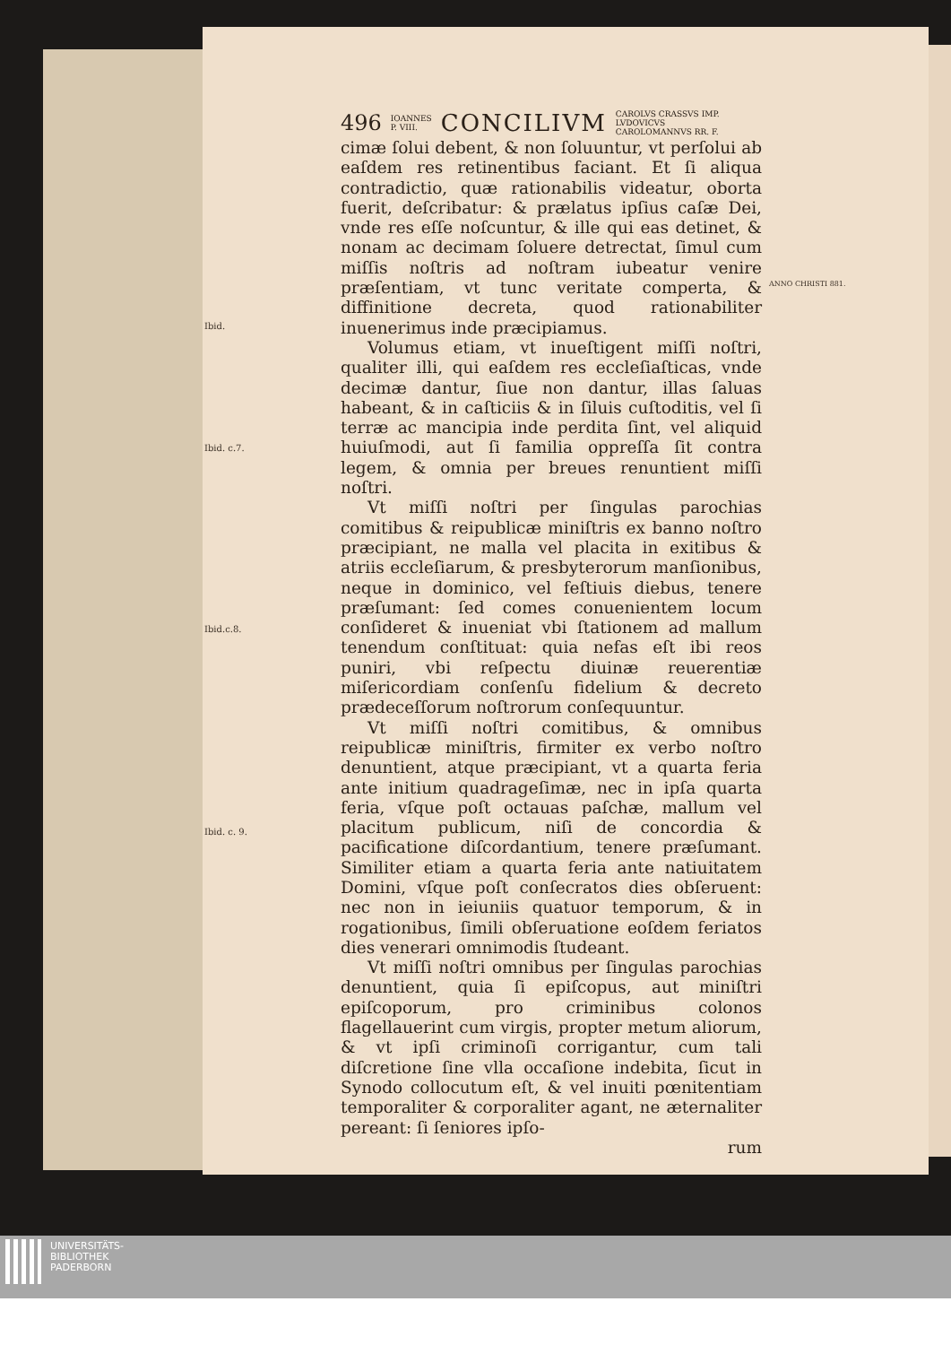Ibid.
Ibid. c.7.
Ibid.c.8.
Ibid. c. 9.
496 IOANNES
P. VIII. CONCILIVM CAROLVS CRASSVS IMP.
LVDOVICVS
CAROLOMANNVS RR. F.
cimæ ſolui debent, & non ſoluuntur, vt perſolui ab eaſdem res retinentibus faciant. Et ſi aliqua contradictio, quæ rationabilis videatur, oborta fuerit, deſcribatur: & prælatus ipſius caſæ Dei, vnde res eſſe noſcuntur, & ille qui eas detinet, & nonam ac decimam ſoluere detrectat, ſimul cum miſſis noſtris ad noſtram iubeatur venire præſentiam, vt tunc veritate comperta, & diffinitione decreta, quod rationabiliter inuenerimus inde præcipiamus.
Volumus etiam, vt inueſtigent miſſi noſtri, qualiter illi, qui eaſdem res eccleſiaſticas, vnde decimæ dantur, ſiue non dantur, illas ſaluas habeant, & in caſticiis & in ſiluis cuſtoditis, vel ſi terræ ac mancipia inde perdita ſint, vel aliquid huiuſmodi, aut ſi familia oppreſſa ſit contra legem, & omnia per breues renuntient miſſi noſtri.
Vt miſſi noſtri per ſingulas parochias comitibus & reipublicæ miniſtris ex banno noſtro præcipiant, ne malla vel placita in exitibus & atriis eccleſiarum, & presbyterorum manſionibus, neque in dominico, vel feſtiuis diebus, tenere præſumant: ſed comes conuenientem locum conſideret & inueniat vbi ſtationem ad mallum tenendum conſtituat: quia nefas eſt ibi reos puniri, vbi reſpectu diuinæ reuerentiæ miſericordiam conſenſu fidelium & decreto prædeceſſorum noſtrorum conſequuntur.
Vt miſſi noſtri comitibus, & omnibus reipublicæ miniſtris, firmiter ex verbo noſtro denuntient, atque præcipiant, vt a quarta feria ante initium quadrageſimæ, nec in ipſa quarta feria, vſque poſt octauas paſchæ, mallum vel placitum publicum, niſi de concordia & pacificatione diſcordantium, tenere præſumant. Similiter etiam a quarta feria ante natiuitatem Domini, vſque poſt conſecratos dies obſeruent: nec non in ieiuniis quatuor temporum, & in rogationibus, ſimili obſeruatione eoſdem feriatos dies venerari omnimodis ſtudeant.
Vt miſſi noſtri omnibus per ſingulas parochias denuntient, quia ſi epiſcopus, aut miniſtri epiſcoporum, pro criminibus colonos flagellauerint cum virgis, propter metum aliorum, & vt ipſi criminoſi corrigantur, cum tali diſcretione ſine vlla occaſione indebita, ſicut in Synodo collocutum eſt, & vel inuiti pœnitentiam temporaliter & corporaliter agant, ne æternaliter pereant: ſi ſeniores ipſo-
rum
ANNO CHRISTI 881.
UNIVERSITÄTS-
BIBLIOTHEK
PADERBORN